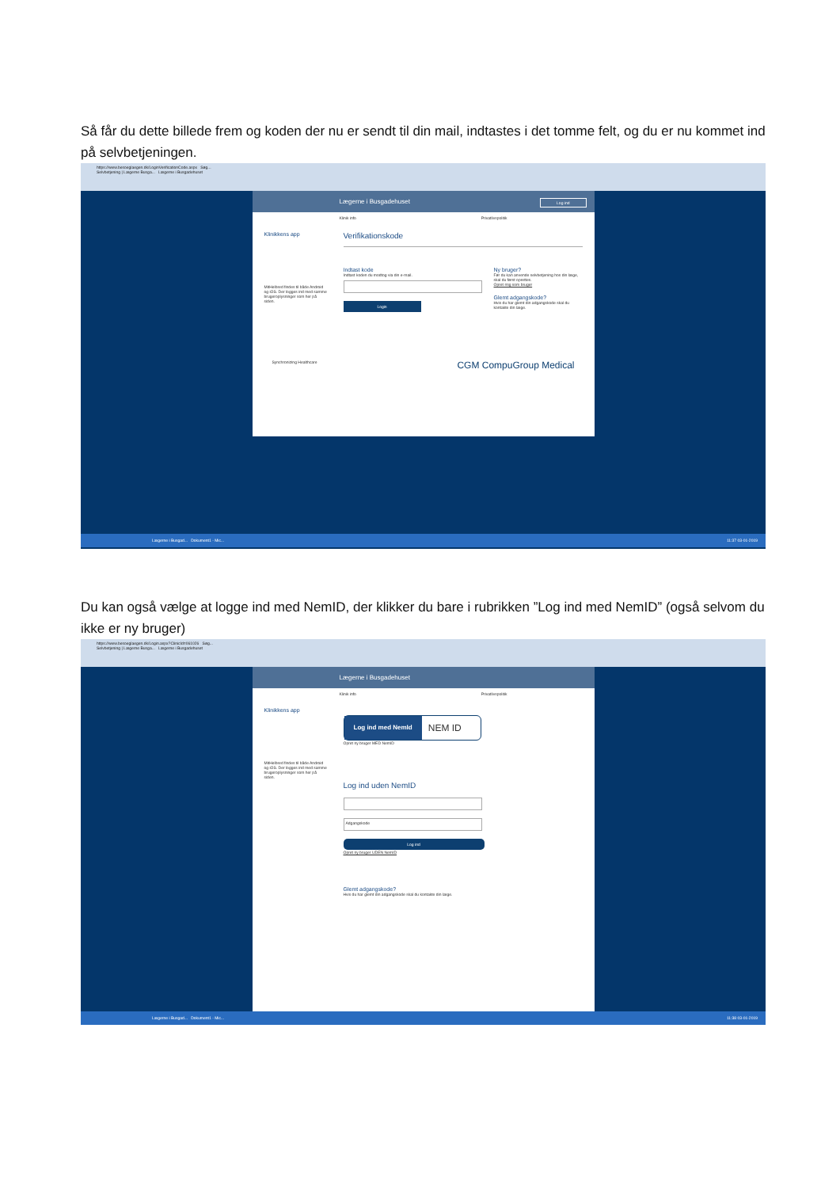Så får du dette billede frem og koden der nu er sendt til din mail, indtastes i det tomme felt, og du er nu kommet ind på selvbetjeningen.
https://www.besoeglaegen.dk/LoginVerificationCode.aspx Søg...
Selvbetjening | Lægerne Busga... Lægerne i Busgadehuset
Lægerne i Busgadehuset Log ind
Klinik info Privatlivspolitik
Klinikkens app
MitHelbred findes til både Android og iOS. Der logges ind med samme brugeroplysninger som her på siden.
Verifikationskode
Indtast kode
Indtast koden du modtog via din e-mail.
Login
Ny bruger?
Før du kan anvende selvbetjening hos din læge, skal du først oprettes.
Opret mig som bruger
Glemt adgangskode?
Hvis du har glemt din adgangskode skal du kontakte din læge.
Synchronizing Healthcare CGM CompuGroup Medical
Lægerne i Busgad... Dokument1 - Mic... 11:37 03-01-2019
Du kan også vælge at logge ind med NemID, der klikker du bare i rubrikken ”Log ind med NemID” (også selvom du ikke er ny bruger)
https://www.besoeglaegen.dk/Login.aspx?ClinicId=061026 Søg...
Selvbetjening | Lægerne Busga... Lægerne i Busgadehuset
Lægerne i Busgadehuset
Klinik info Privatlivspolitik
Klinikkens app
MitHelbred findes til både Android og iOS. Der logges ind med samme brugeroplysninger som her på siden.
Log ind med NemId
NEM ID
Opret ny bruger MED NemID
Log ind uden NemID
Adgangskode
Log ind
Opret ny bruger UDEN NemID
Glemt adgangskode?
Hvis du har glemt din adgangskode skal du kontakte din læge.
Lægerne i Busgad... Dokument1 - Mic... 11:38 03-01-2019